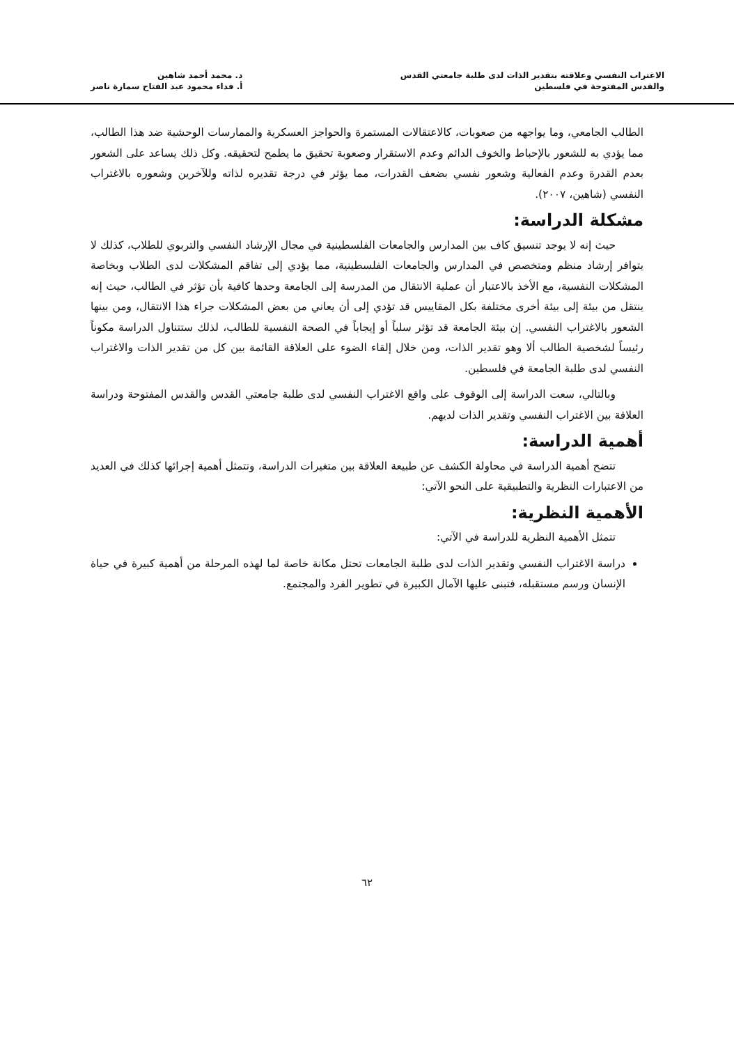الاغتراب النفسي وعلاقته بتقدير الذات لدى طلبة جامعتي القدس
والقدس المفتوحة في فلسطين
د. محمد أحمد شاهين
أ. فداء محمود عبد الفتاح سمارة ناصر
الطالب الجامعي، وما يواجهه من صعوبات، كالاعتقالات المستمرة والحواجز العسكرية والممارسات الوحشية ضد هذا الطالب، مما يؤدي به للشعور بالإحباط والخوف الدائم وعدم الاستقرار وصعوبة تحقيق ما يطمح لتحقيقه. وكل ذلك يساعد على الشعور بعدم القدرة وعدم الفعالية وشعور نفسي بضعف القدرات، مما يؤثر في درجة تقديره لذاته وللآخرين وشعوره بالاغتراب النفسي (شاهين، ٢٠٠٧).
مشكلة الدراسة:
حيث إنه لا يوجد تنسيق كاف بين المدارس والجامعات الفلسطينية في مجال الإرشاد النفسي والتربوي للطلاب، كذلك لا يتوافر إرشاد منظم ومتخصص في المدارس والجامعات الفلسطينية، مما يؤدي إلى تفاقم المشكلات لدى الطلاب وبخاصة المشكلات النفسية، مع الأخذ بالاعتبار أن عملية الانتقال من المدرسة إلى الجامعة وحدها كافية بأن تؤثر في الطالب، حيث إنه ينتقل من بيئة إلى بيئة أخرى مختلفة بكل المقاييس قد تؤدي إلى أن يعاني من بعض المشكلات جراء هذا الانتقال، ومن بينها الشعور بالاغتراب النفسي. إن بيئة الجامعة قد تؤثر سلباً أو إيجاباً في الصحة النفسية للطالب، لذلك ستتناول الدراسة مكوناً رئيساً لشخصية الطالب ألا وهو تقدير الذات، ومن خلال إلقاء الضوء على العلاقة القائمة بين كل من تقدير الذات والاغتراب النفسي لدى طلبة الجامعة في فلسطين.
وبالتالي، سعت الدراسة إلى الوقوف على واقع الاغتراب النفسي لدى طلبة جامعتي القدس والقدس المفتوحة ودراسة العلاقة بين الاغتراب النفسي وتقدير الذات لديهم.
أهمية الدراسة:
تتضح أهمية الدراسة في محاولة الكشف عن طبيعة العلاقة بين متغيرات الدراسة، وتتمثل أهمية إجرائها كذلك في العديد من الاعتبارات النظرية والتطبيقية على النحو الآتي:
الأهمية النظرية:
تتمثل الأهمية النظرية للدراسة في الآتي:
دراسة الاغتراب النفسي وتقدير الذات لدى طلبة الجامعات تحتل مكانة خاصة لما لهذه المرحلة من أهمية كبيرة في حياة الإنسان ورسم مستقبله، فتبنى عليها الآمال الكبيرة في تطوير الفرد والمجتمع.
٦٢